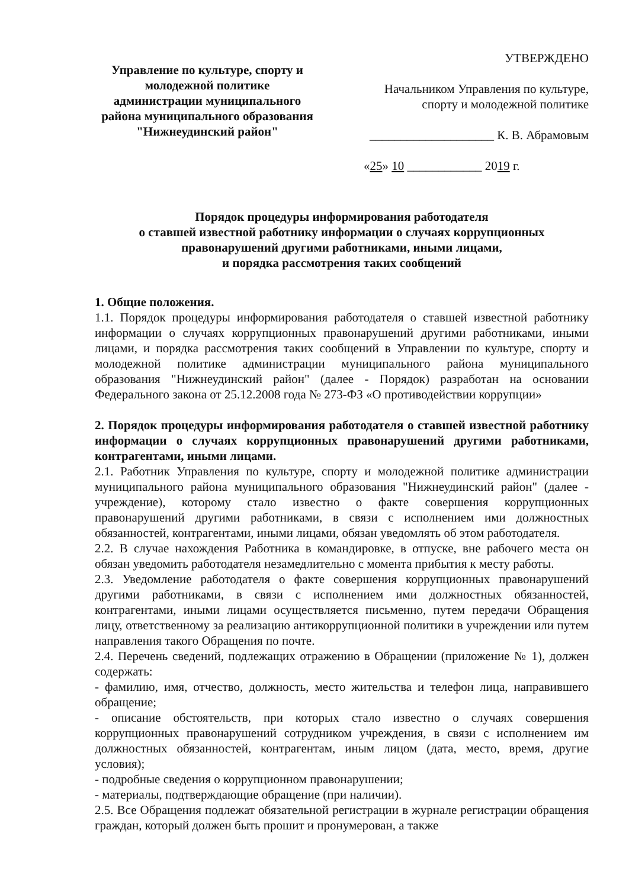Управление по культуре, спорту и
молодежной политике
администрации муниципального
района муниципального образования
"Нижнеудинский район"
УТВЕРЖДЕНО
Начальником Управления по культуре,
спорту и молодежной политике
____________________ К. В. Абрамовым
«25» 10 ____________ 2019 г.
Порядок процедуры информирования работодателя
о ставшей известной работнику информации о случаях коррупционных
правонарушений другими работниками, иными лицами,
и порядка рассмотрения таких сообщений
1. Общие положения.
1.1. Порядок процедуры информирования работодателя о ставшей известной работнику информации о случаях коррупционных правонарушений другими работниками, иными лицами, и порядка рассмотрения таких сообщений в Управлении по культуре, спорту и молодежной политике администрации муниципального района муниципального образования "Нижнеудинский район" (далее - Порядок) разработан на основании Федерального закона от 25.12.2008 года № 273-ФЗ «О противодействии коррупции»
2. Порядок процедуры информирования работодателя о ставшей известной работнику информации о случаях коррупционных правонарушений другими работниками, контрагентами, иными лицами.
2.1. Работник Управления по культуре, спорту и молодежной политике администрации муниципального района муниципального образования "Нижнеудинский район" (далее - учреждение), которому стало известно о факте совершения коррупционных правонарушений другими работниками, в связи с исполнением ими должностных обязанностей, контрагентами, иными лицами, обязан уведомлять об этом работодателя.
2.2. В случае нахождения Работника в командировке, в отпуске, вне рабочего места он обязан уведомить работодателя незамедлительно с момента прибытия к месту работы.
2.3. Уведомление работодателя о факте совершения коррупционных правонарушений другими работниками, в связи с исполнением ими должностных обязанностей, контрагентами, иными лицами осуществляется письменно, путем передачи Обращения лицу, ответственному за реализацию антикоррупционной политики в учреждении или путем направления такого Обращения по почте.
2.4. Перечень сведений, подлежащих отражению в Обращении (приложение № 1), должен содержать:
- фамилию, имя, отчество, должность, место жительства и телефон лица, направившего обращение;
- описание обстоятельств, при которых стало известно о случаях совершения коррупционных правонарушений сотрудником учреждения, в связи с исполнением им должностных обязанностей, контрагентам, иным лицом (дата, место, время, другие условия);
- подробные сведения о коррупционном правонарушении;
- материалы, подтверждающие обращение (при наличии).
2.5. Все Обращения подлежат обязательной регистрации в журнале регистрации обращения граждан, который должен быть прошит и пронумерован, а также